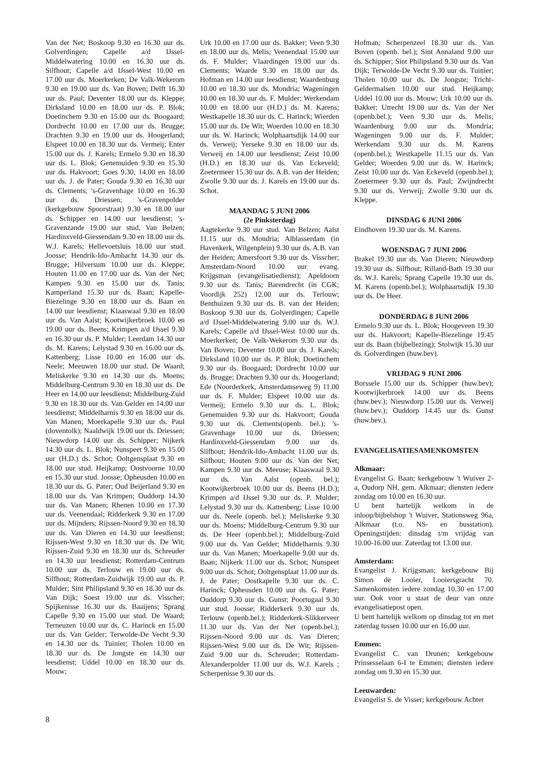Van der Net; Boskoop 9.30 en 16.30 uur ds. Golverdingen; Capelle a/d IJssel-Middelwatering 10.00 en 16.30 uur ds. Silfhout; Capelle a/d IJssel-West 10.00 en 17.00 uur ds. Moerkerken; De Valk-Wekerom 9.30 en 19.00 uur ds. Van Boven; Delft 16.30 uur ds. Paul; Deventer 18.00 uur ds. Kleppe; Dirksland 10.00 en 18.00 uur ds. P. Blok; Doetinchem 9.30 en 15.00 uur ds. Boogaard; Dordrecht 10.00 en 17.00 uur ds. Brugge; Drachten 9.30 en 19.00 uur ds. Hoogerland; Elspeet 10.00 en 18.30 uur ds. Vermeij; Enter 15.00 uur ds. J. Karels; Ermelo 9.30 en 18.30 uur ds. L. Blok; Genemuiden 9.30 en 15.30 uur ds. Hakvoort; Goes 9.30, 14.00 en 18.00 uur ds. J. de Pater; Gouda 9.30 en 16.30 uur ds. Clements; 's-Gravenhage 10.00 en 16.30 uur ds. Driessen; 's-Gravenpolder (kerkgebouw Spoorstraat) 9.30 en 18.00 uur ds. Schipper en 14.00 uur leesdienst; 's-Gravenzande 19.00 uur stud, Van Belzen; Hardinxveld-Giessendam 9.30 en 18.00 uur ds. W.J. Karels; Hellevoetsluis 18.00 uur stud. Joosse; Hendrik-Ido-Ambacht 14.30 uur ds. Brugge; Hilversum 10.00 uur ds. Kleppe; Houten 11.00 en 17.00 uur ds. Van der Net; Kampen 9.30 en 15.00 uur ds. Tanis; Kamperland 15.30 uur ds. Baan; Kapelle-Biezelinge 9.30 en 18.00 uur ds. Baan en 14.00 uur leesdienst; Klaaswaal 9.30 en 18.00 uur ds. Van Aalst; Kootwijkerbroek 10.00 en 19.00 uur ds. Beens; Krimpen a/d IJssel 9.30 en 16.30 uur ds. P. Mulder; Leerdam 14.30 uur ds. M. Karens; Lelystad 9.30 en 16.00 uur ds. Kattenberg; Lisse 10.00 en 16.00 uur ds. Neele; Meeuwen 18.00 uur stud. De Waard; Meliskerke 9.30 en 14.30 uur ds. Moens; Middelburg-Centrum 9.30 en 18.30 uur ds. De Heer en 14.00 uur leesdienst; Middelburg-Zuid 9.30 en 18.30 uur ds. Van Gelder en 14.00 uur leesdienst; Middelharnis 9.30 en 18.00 uur ds. Van Manen; Moerkapelle 9.30 uur ds. Paul (doventolk); Naaldwijk 19.00 uur ds. Driessen; Nieuwdorp 14.00 uur ds. Schipper; Nijkerk 14.30 uur ds. L. Blok; Nunspeet 9.30 en 15.00 uur (H.D.) ds. Schot; Ooltgensplaat 9.30 en 18.00 uur stud. Heijkamp; Oostvoorne 10.00 en 15.30 uur stud. Joosse; Opheusden 10.00 en 18.30 uur ds. G. Pater; Oud Beijerland 9.30 en 18.00 uur ds. Van Krimpen; Ouddorp 14.30 uur ds. Van Manen; Rhenen 10.00 en 17.30 uur ds. Veenendaal; Ridderkerk 9.30 en 17.00 uur ds. Mijnders; Rijssen-Noord 9.30 en 18.30 uur ds. Van Dieren en 14.30 uur leesdienst; Rijssen-West 9.30 en 18.30 uur ds. De Wit; Rijssen-Zuid 9.30 en 18.30 uur ds. Schreuder en 14.30 uur leesdienst; Rotterdam-Centrum 10.00 uur ds. Terlouw en 19.00 uur ds. Silfhout; Rotterdam-Zuidwijk 19.00 uur ds. P. Mulder; Sint Philipsland 9.30 en 18.30 uur ds. Van Dijk; Soest 19.00 uur ds. Visscher; Spijkenisse 16.30 uur ds. Baaijens; Sprang Capelle 9.30 en 15.00 uur stud. De Waard; Terneuzen 10.00 uur ds. C. Harinck en 15.00 uur ds. Van Gelder; Terwolde-De Vecht 9.30 en 14.30 uur ds. Tuinier; Tholen 10.00 en 18.30 uur ds. De Jongste en 14.30 uur leesdienst; Uddel 10.00 en 18.30 uur ds. Mouw;
Urk 10.00 en 17.00 uur ds. Bakker; Veen 9.30 en 18.00 uur ds. Melis; Veenendaal 15.00 uur ds. F. Mulder; Vlaardingen 19.00 uur ds. Clements; Waarde 9.30 en 18.00 uur ds. Hofman en 14.00 uur leesdienst; Waardenburg 10.00 en 18.30 uur ds. Mondria; Wageningen 10.00 en 18.30 uur ds. F. Mulder; Werkendam 10.00 en 18.00 uur (H.D.) ds. M. Karens; Westkapelle 18.30 uur ds. C. Harinck; Wierden 15.00 uur ds. De Wit; Woerden 10.00 en 18.30 uur ds. W. Harinck; Wolphaartsdijk 14.00 uur ds. Verweij; Yerseke 9.30 en 18.00 uur ds. Verweij en 14.00 uur leesdienst; Zeist 10.00 (H.D.) en 18.30 uur ds. Van Eckeveld; Zoetermeer 15.30 uur ds. A.B. van der Heiden; Zwolle 9.30 uur ds. J. Karels en 19.00 uur ds. Schot.
MAANDAG 5 JUNI 2006
(2e Pinksterdag)
Aagtekerke 9.30 uur stud. Van Belzen; Aalst 11.15 uur ds. Mondria; Alblasserdam (in Havenkerk, Wilgenplein) 9.30 uur ds. A.B. van der Heiden; Amersfoort 9.30 uur ds. Visscher; Amsterdam-Noord 10.00 uur evang. Krijgsman (evangelisatiedienst); Apeldoorn 9.30 uur ds. Tanis; Barendrecht (in CGK; Voordijk 252) 12.00 uur ds. Terlouw; Benthuizen 9.30 uur ds. B. van der Heiden; Boskoop 9.30 uur ds. Golverdingen; Capelle a/d IJssel-Middelwatering 9.00 uur ds. W.J. Karels; Capelle a/d IJssel-West 10.00 uur ds. Moerkerken; De Valk-Wekerom 9.30 uur ds. Van Boven; Deventer 10.00 uur ds. J. Karels; Dirksland 10.00 uur ds. P. Blok; Doetinchem 9.30 uur ds. Boogaard; Dordrecht 10.00 uur ds. Brugge; Drachten 9.30 uur ds. Hoogerland; Ede (Noorderkerk, Amsterdamseweg 9) 11.00 uur ds. F. Mulder; Elspeet 10.00 uur ds. Vermeij; Ermelo 9.30 uur ds. L. Blok; Genemuiden 9.30 uur ds. Hakvoort; Gouda 9.30 uur ds. Clements(openb. bel.); 's-Gravenhage 10.00 uur ds. Driessen; Hardinxveld-Giessendam 9.00 uur ds. Silfhout; Hendrik-Ido-Ambacht 11.00 uur ds. Silfhout; Houten 9.00 uur ds. Van der Net; Kampen 9.30 uur ds. Meeuse; Klaaswaal 9.30 uur ds. Van Aalst (openb. bel.); Kootwijkerbroek 10.00 uur ds. Beens (H.D.); Krimpen a/d IJssel 9.30 uur ds. P. Mulder; Lelystad 9.30 uur ds. Kattenberg; Lisse 10.00 uur ds. Neele (openb. bel.); Meliskerke 9.30 uur ds. Moens; Middelburg-Centrum 9.30 uur ds. De Heer (openb.bel.); Middelburg-Zuid 9.00 uur ds. Van Gelder; Middelharnis 9.30 uur ds. Van Manen; Moerkapelle 9.00 uur ds. Baan; Nijkerk 11.00 uur ds. Schot; Nunspeet 9.00 uur ds. Schot; Ooltgensplaat 11.00 uur ds. J. de Pater; Oostkapelle 9.30 uur ds. C. Harinck; Opheusden 10.00 uur ds. G. Pater; Ouddorp 9.30 uur ds. Gunst; Poortugaal 9.30 uur stud. Joosse; Ridderkerk 9.30 uur ds. Terlouw (openb.bel.); Ridderkerk-Slikkerveer 11.30 uur ds. Van der Net (openb.bel.); Rijssen-Noord 9.00 uur ds. Van Dieren; Rijssen-West 9.00 uur ds. De Wit; Rijssen-Zuid 9.00 uur ds. Schreuder; Rotterdam-Alexanderpolder 11.00 uur ds. W.J. Karels ; Scherpenisse 9.30 uur ds.
Hofman; Scherpenzeel 18.30 uur ds. Van Boven (openb. bel.); Sint Annaland 9.00 uur ds. Schipper; Sint Philipsland 9.30 uur ds. Van Dijk; Terwolde-De Vecht 9.30 uur ds. Tuinier; Tholen 10.00 uur ds. De Jongste; Tricht-Geldermalsen 10.00 uur stud. Heijkamp; Uddel 10.00 uur ds. Mouw; Urk 10.00 uur ds. Bakker; Utrecht 19.00 uur ds. Van der Net (openb.bel.); Veen 9.30 uur ds. Melis; Waardenburg 9.00 uur ds. Mondria; Wageningen 9.00 uur ds. F. Mulder; Werkendam 9.30 uur ds. M. Karens (openb.bel.); Westkapelle 11.15 uur ds. Van Gelder; Woerden 9.00 uur ds. W. Harinck; Zeist 10.00 uur ds. Van Eckeveld (openb.bel.); Zoetermeer 9.30 uur ds. Paul; Zwijndrecht 9.30 uur ds. Verweij; Zwolle 9.30 uur ds. Kleppe.
DINSDAG 6 JUNI 2006
Eindhoven 19.30 uur ds. M. Karens.
WOENSDAG 7 JUNI 2006
Brakel 19.30 uur ds. Van Dieren; Nieuwdorp 19.30 uur ds. Silfhout; Rilland-Bath 19.30 uur ds. W.J. Karels; Sprang Capelle 19.30 uur ds. M. Karens (openb.bel.); Wolphaartsdijk 19.30 uur ds. De Heer.
DONDERDAG 8 JUNI 2006
Ermelo 9.30 uur ds. L. Blok; Hoogeveen 19.30 uur ds. Hakvoort; Kapelle-Biezelinge 19.45 uur ds. Baan (bijbellezing); Stolwijk 15.30 uur ds. Golverdingen (huw.bev).
VRIJDAG 9 JUNI 2006
Borssele 15.00 uur ds. Schipper (huw.bev); Kootwijkerbroek 14.00 uur ds. Beens (huw.bev.); Nieuwdorp 15.00 uur ds. Verweij (huw.bev.); Ouddorp 14.45 uur ds. Gunst (huw.bev.).
EVANGELISATIESAMENKOMSTEN
Alkmaar:
Evangelist G. Baan; kerkgebouw 't Wuiver 2-a, Oudorp NH, gem. Alkmaar; diensten iedere zondag om 10.00 en 16.30 uur.
U bent hartelijk welkom in de inloop/bijbelshop 't Wuiver, Stationsweg 96a, Alkmaar (t.o. NS- en busstation). Openingstijden: dinsdag t/m vrijdag van 10.00-16.00 uur. Zaterdag tot 13.00 uur.
Amsterdam:
Evangelist J. Krijgsman; kerkgebouw Bij Simon de Looier, Looiersgracht 70. Samenkomsten iedere zondag 10.30 en 17.00 uur. Ook voor u staat de deur van onze evangelisatiepost open.
U bent hartelijk welkom op dinsdag tot en met zaterdag tussen 10.00 uur en 16.00 uur.
Emmen:
Evangelist C. van Drunen; kerkgebouw Prinsesselaan 6-I te Emmen; diensten iedere zondag om 9.30 en 15.30 uur.
Leeuwarden:
Evangelist S. de Visser; kerkgebouw Achter
8